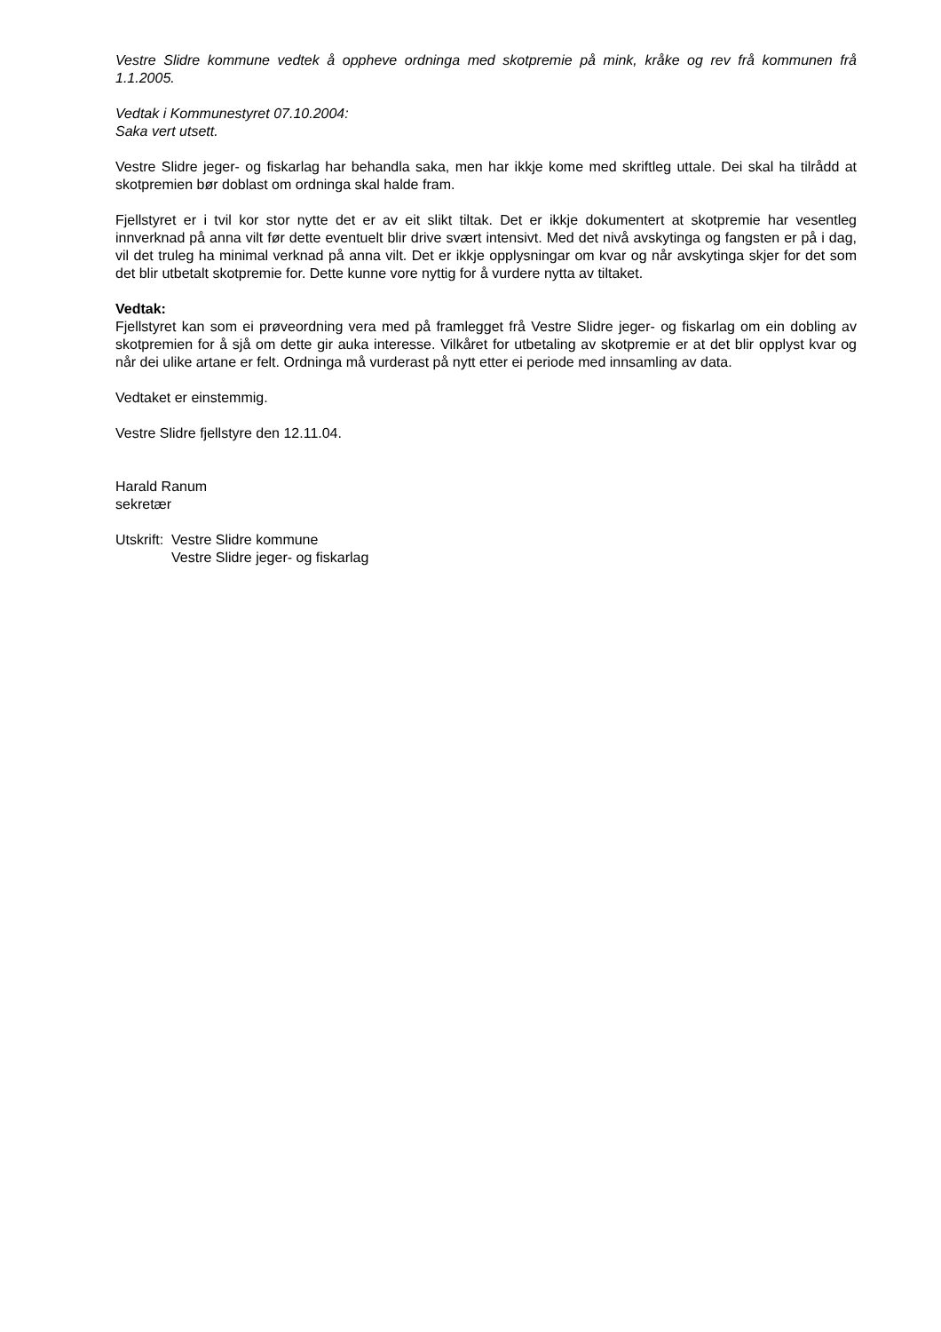Vestre Slidre kommune vedtek å oppheve ordninga med skotpremie på mink, kråke og rev frå kommunen frå 1.1.2005.
Vedtak i Kommunestyret 07.10.2004:
Saka vert utsett.
Vestre Slidre jeger- og fiskarlag har behandla saka, men har ikkje kome med skriftleg uttale. Dei skal ha tilrådd at skotpremien bør doblast om ordninga skal halde fram.
Fjellstyret er i tvil kor stor nytte det er av eit slikt tiltak. Det er ikkje dokumentert at skotpremie har vesentleg innverknad på anna vilt før dette eventuelt blir drive svært intensivt. Med det nivå avskytinga og fangsten er på i dag, vil det truleg ha minimal verknad på anna vilt. Det er ikkje opplysningar om kvar og når avskytinga skjer for det som det blir utbetalt skotpremie for. Dette kunne vore nyttig for å vurdere nytta av tiltaket.
Vedtak:
Fjellstyret kan som ei prøveordning vera med på framlegget frå Vestre Slidre jeger- og fiskarlag om ein dobling av skotpremien for å sjå om dette gir auka interesse. Vilkåret for utbetaling av skotpremie er at det blir opplyst kvar og når dei ulike artane er felt. Ordninga må vurderast på nytt etter ei periode med innsamling av data.
Vedtaket er einstemmig.
Vestre Slidre fjellstyre den 12.11.04.
Harald Ranum
sekretær
Utskrift:
Vestre Slidre kommune
Vestre Slidre jeger- og fiskarlag